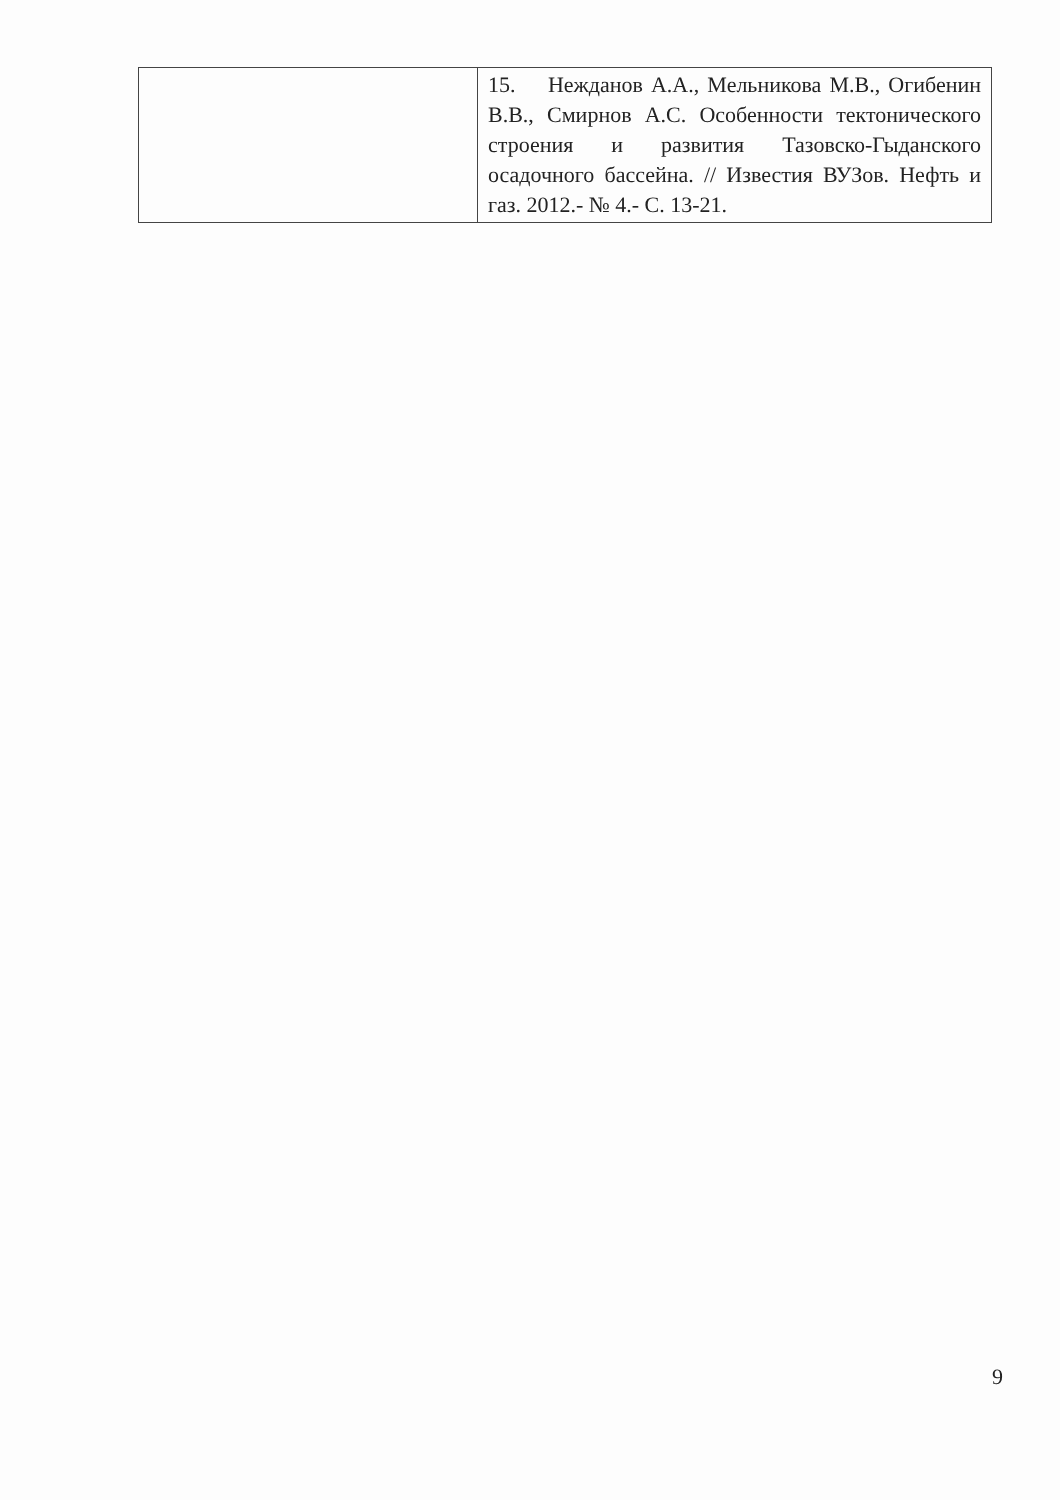| | 15. Нежданов А.А., Мельникова М.В., Огибенин В.В., Смирнов А.С. Особенности тектонического строения и развития Тазовско-Гыданского осадочного бассейна. // Известия ВУЗов. Нефть и газ. 2012.- № 4.- С. 13-21. |
9